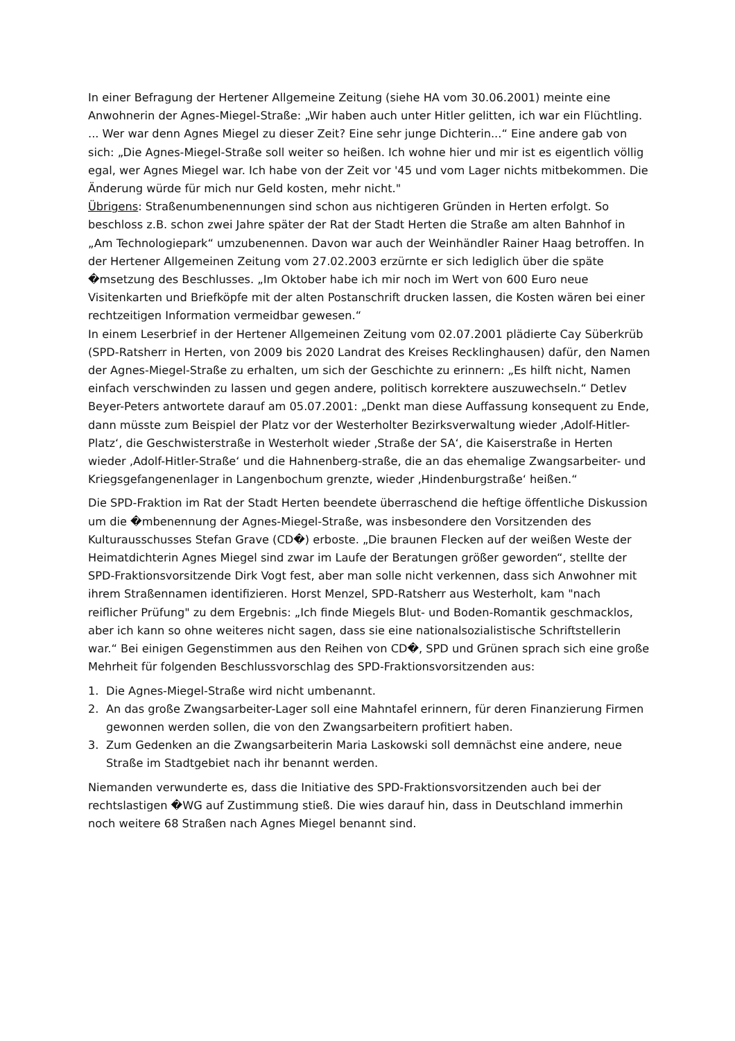In einer Befragung der Hertener Allgemeine Zeitung (siehe HA vom 30.06.2001) meinte eine Anwohnerin der Agnes-Miegel-Straße: „Wir haben auch unter Hitler gelitten, ich war ein Flüchtling. ... Wer war denn Agnes Miegel zu dieser Zeit? Eine sehr junge Dichterin...“ Eine andere gab von sich: „Die Agnes-Miegel-Straße soll weiter so heißen. Ich wohne hier und mir ist es eigentlich völlig egal, wer Agnes Miegel war. Ich habe von der Zeit vor '45 und vom Lager nichts mitbekommen. Die Änderung würde für mich nur Geld kosten, mehr nicht."
Übrigens: Straßenumbenennungen sind schon aus nichtigeren Gründen in Herten erfolgt. So beschloss z.B. schon zwei Jahre später der Rat der Stadt Herten die Straße am alten Bahnhof in „Am Technologiepark“ umzubenennen. Davon war auch der Weinhändler Rainer Haag betroffen. In der Hertener Allgemeinen Zeitung vom 27.02.2003 erzürnte er sich lediglich über die späte �msetzung des Beschlusses. „Im Oktober habe ich mir noch im Wert von 600 Euro neue Visitenkarten und Briefköpfe mit der alten Postanschrift drucken lassen, die Kosten wären bei einer rechtzeitigen Information vermeidbar gewesen.“
In einem Leserbrief in der Hertener Allgemeinen Zeitung vom 02.07.2001 plädierte Cay Süberkrüb (SPD-Ratsherr in Herten, von 2009 bis 2020 Landrat des Kreises Recklinghausen) dafür, den Namen der Agnes-Miegel-Straße zu erhalten, um sich der Geschichte zu erinnern: „Es hilft nicht, Namen einfach verschwinden zu lassen und gegen andere, politisch korrektere auszuwechseln.“ Detlev Beyer-Peters antwortete darauf am 05.07.2001: „Denkt man diese Auffassung konsequent zu Ende, dann müsste zum Beispiel der Platz vor der Westerholter Bezirksverwaltung wieder ‚Adolf-Hitler-Platz‘, die Geschwisterstraße in Westerholt wieder ‚Straße der SA‘, die Kaiserstraße in Herten wieder ‚Adolf-Hitler-Straße‘ und die Hahnenberg-straße, die an das ehemalige Zwangsarbeiter- und Kriegsgefangenenlager in Langenbochum grenzte, wieder ‚Hindenburgstraße‘ heißen.“
Die SPD-Fraktion im Rat der Stadt Herten beendete überraschend die heftige öffentliche Diskussion um die �mbenennung der Agnes-Miegel-Straße, was insbesondere den Vorsitzenden des Kulturausschusses Stefan Grave (CD�) erboste. „Die braunen Flecken auf der weißen Weste der Heimatdichterin Agnes Miegel sind zwar im Laufe der Beratungen größer geworden“, stellte der SPD-Fraktionsvorsitzende Dirk Vogt fest, aber man solle nicht verkennen, dass sich Anwohner mit ihrem Straßennamen identifizieren. Horst Menzel, SPD-Ratsherr aus Westerholt, kam "nach reiflicher Prüfung" zu dem Ergebnis: „Ich finde Miegels Blut- und Boden-Romantik geschmacklos, aber ich kann so ohne weiteres nicht sagen, dass sie eine nationalsozialistische Schriftstellerin war.“ Bei einigen Gegenstimmen aus den Reihen von CD�, SPD und Grünen sprach sich eine große Mehrheit für folgenden Beschlussvorschlag des SPD-Fraktionsvorsitzenden aus:
1. Die Agnes-Miegel-Straße wird nicht umbenannt.
2. An das große Zwangsarbeiter-Lager soll eine Mahntafel erinnern, für deren Finanzierung Firmen gewonnen werden sollen, die von den Zwangsarbeitern profitiert haben.
3. Zum Gedenken an die Zwangsarbeiterin Maria Laskowski soll demnächst eine andere, neue Straße im Stadtgebiet nach ihr benannt werden.
Niemanden verwunderte es, dass die Initiative des SPD-Fraktionsvorsitzenden auch bei der rechtslastigen �WG auf Zustimmung stieß. Die wies darauf hin, dass in Deutschland immerhin noch weitere 68 Straßen nach Agnes Miegel benannt sind.